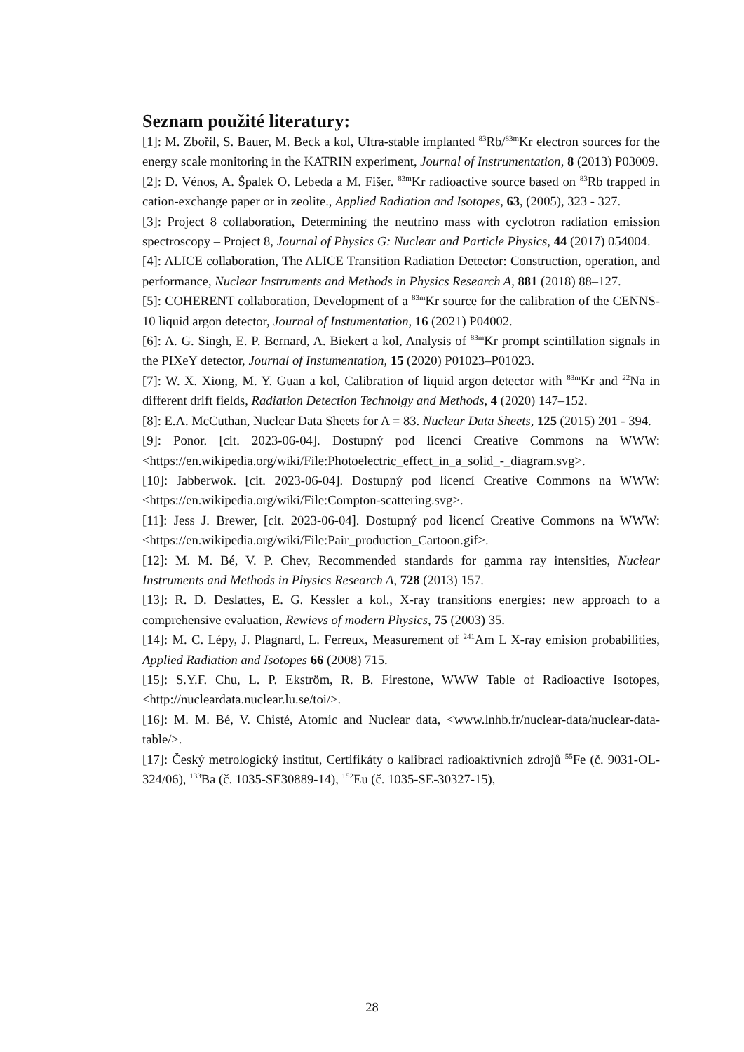Seznam použité literatury:
[1]: M. Zbořil, S. Bauer, M. Beck a kol, Ultra-stable implanted <sup>83</sup>Rb/<sup>83m</sup>Kr electron sources for the energy scale monitoring in the KATRIN experiment, Journal of Instrumentation, 8 (2013) P03009.
[2]: D. Vénos, A. Špalek O. Lebeda a M. Fišer. <sup>83m</sup>Kr radioactive source based on <sup>83</sup>Rb trapped in cation-exchange paper or in zeolite., Applied Radiation and Isotopes, 63, (2005), 323 - 327.
[3]: Project 8 collaboration, Determining the neutrino mass with cyclotron radiation emission spectroscopy – Project 8, Journal of Physics G: Nuclear and Particle Physics, 44 (2017) 054004.
[4]: ALICE collaboration, The ALICE Transition Radiation Detector: Construction, operation, and performance, Nuclear Instruments and Methods in Physics Research A, 881 (2018) 88–127.
[5]: COHERENT collaboration, Development of a <sup>83m</sup>Kr source for the calibration of the CENNS-10 liquid argon detector, Journal of Instumentation, 16 (2021) P04002.
[6]: A. G. Singh, E. P. Bernard, A. Biekert a kol, Analysis of <sup>83m</sup>Kr prompt scintillation signals in the PIXeY detector, Journal of Instumentation, 15 (2020) P01023–P01023.
[7]: W. X. Xiong, M. Y. Guan a kol, Calibration of liquid argon detector with <sup>83m</sup>Kr and <sup>22</sup>Na in different drift fields, Radiation Detection Technolgy and Methods, 4 (2020) 147–152.
[8]: E.A. McCuthan, Nuclear Data Sheets for A = 83. Nuclear Data Sheets, 125 (2015) 201 - 394.
[9]: Ponor. [cit. 2023-06-04]. Dostupný pod licencí Creative Commons na WWW:<https://en.wikipedia.org/wiki/File:Photoelectric_effect_in_a_solid_-_diagram.svg>.
[10]: Jabberwok. [cit. 2023-06-04]. Dostupný pod licencí Creative Commons na WWW:<https://en.wikipedia.org/wiki/File:Compton-scattering.svg>.
[11]: Jess J. Brewer, [cit. 2023-06-04]. Dostupný pod licencí Creative Commons na WWW:<https://en.wikipedia.org/wiki/File:Pair_production_Cartoon.gif>.
[12]: M. M. Bé, V. P. Chev, Recommended standards for gamma ray intensities, Nuclear Instruments and Methods in Physics Research A, 728 (2013) 157.
[13]: R. D. Deslattes, E. G. Kessler a kol., X-ray transitions energies: new approach to a comprehensive evaluation, Rewievs of modern Physics, 75 (2003) 35.
[14]: M. C. Lépy, J. Plagnard, L. Ferreux, Measurement of <sup>241</sup>Am L X-ray emision probabilities, Applied Radiation and Isotopes 66 (2008) 715.
[15]: S.Y.F. Chu, L. P. Ekström, R. B. Firestone, WWW Table of Radioactive Isotopes, <http://nucleardata.nuclear.lu.se/toi/>.
[16]: M. M. Bé, V. Chisté, Atomic and Nuclear data, <www.lnhb.fr/nuclear-data/nuclear-data-table/>.
[17]: Český metrologický institut, Certifikáty o kalibraci radioaktivních zdrojů <sup>55</sup>Fe (č. 9031-OL-324/06), <sup>133</sup>Ba (č. 1035-SE30889-14), <sup>152</sup>Eu (č. 1035-SE-30327-15),
28